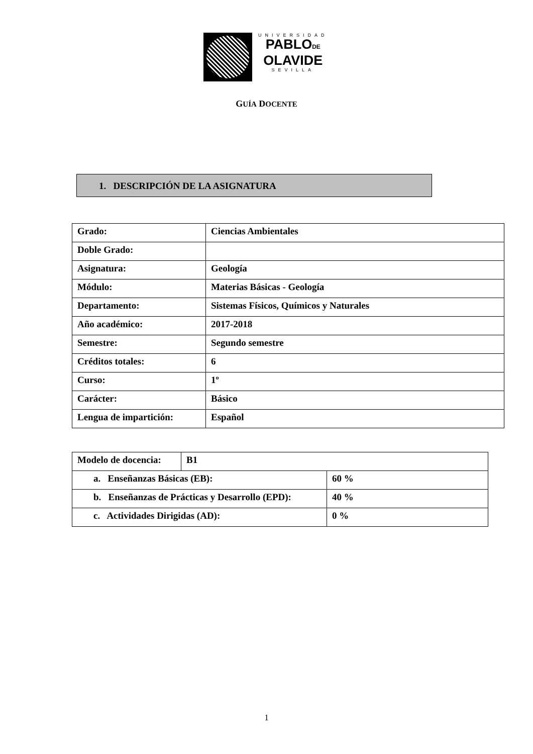UNIVERSIDAD
PABLODE
OLAVIDE
SEVILLA
GUÍA DOCENTE
1. DESCRIPCIÓN DE LA ASIGNATURA
| Grado: | Ciencias Ambientales |
| Doble Grado: | |
| Asignatura: | Geología |
| Módulo: | Materias Básicas - Geología |
| Departamento: | Sistemas Físicos, Químicos y Naturales |
| Año académico: | 2017-2018 |
| Semestre: | Segundo semestre |
| Créditos totales: | 6 |
| Curso: | 1º |
| Carácter: | Básico |
| Lengua de impartición: | Español |
| Modelo de docencia: | B1 | |
| a. Enseñanzas Básicas (EB): | | 60 % |
| b. Enseñanzas de Prácticas y Desarrollo (EPD): | | 40 % |
| c. Actividades Dirigidas (AD): | | 0 % |
1